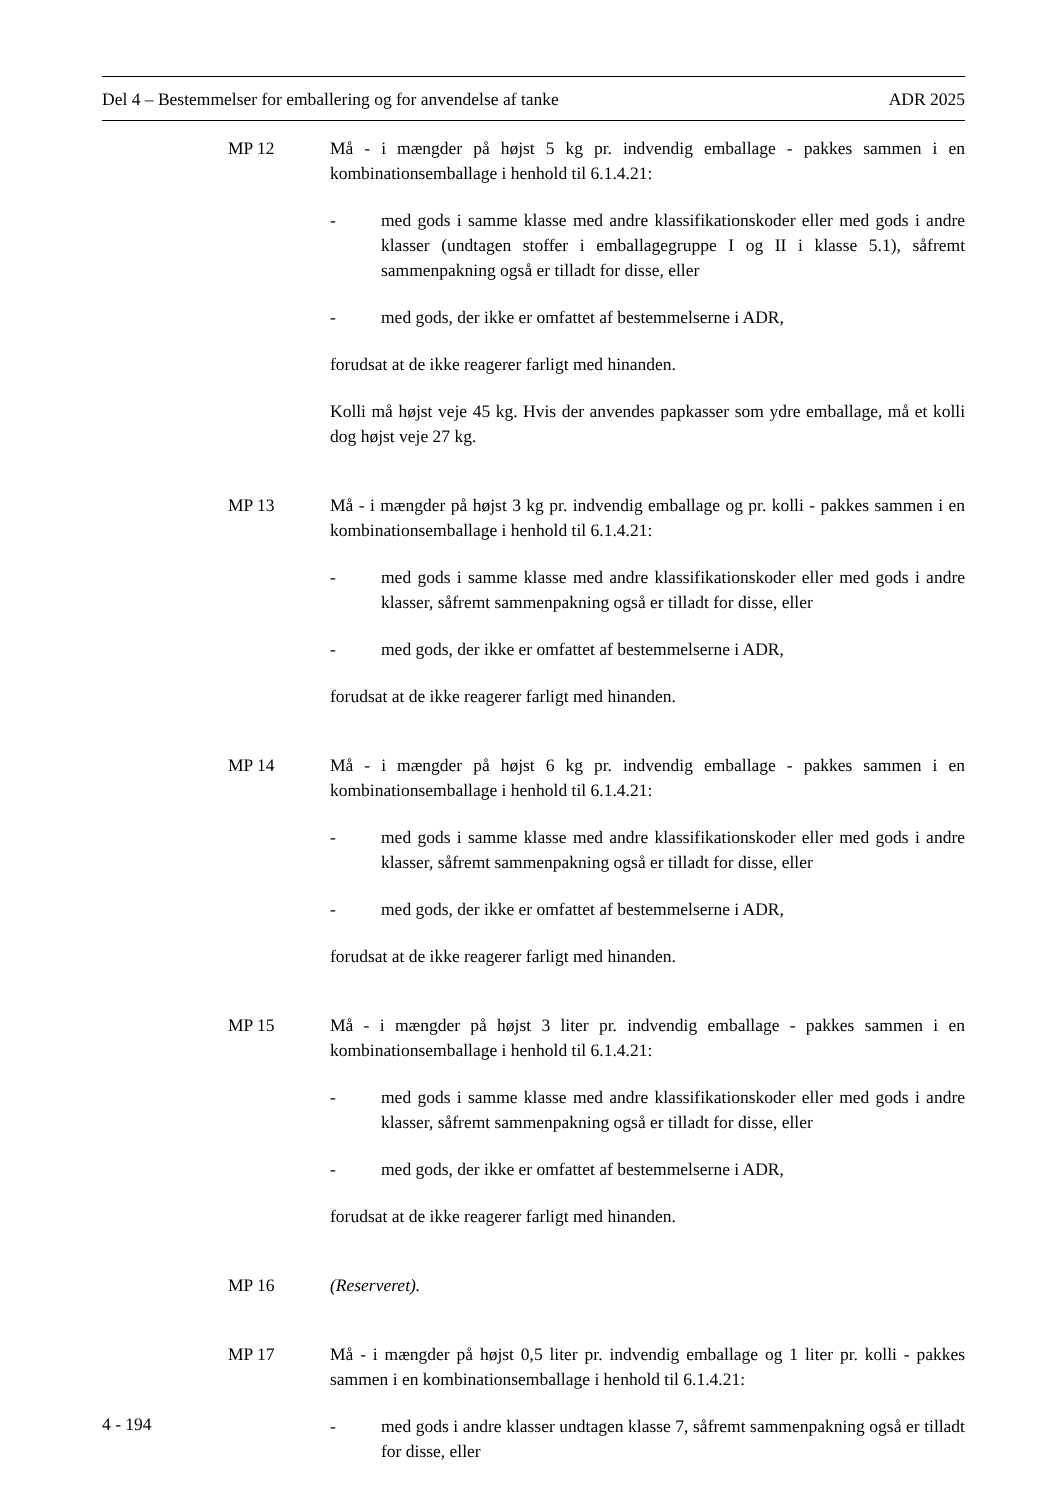Del 4 – Bestemmelser for emballering og for anvendelse af tanke ADR 2025
MP 12 Må - i mængder på højst 5 kg pr. indvendig emballage - pakkes sammen i en kombinationsemballage i henhold til 6.1.4.21:
- med gods i samme klasse med andre klassifikationskoder eller med gods i andre klasser (undtagen stoffer i emballagegruppe I og II i klasse 5.1), såfremt sammenpakning også er tilladt for disse, eller
- med gods, der ikke er omfattet af bestemmelserne i ADR,
forudsat at de ikke reagerer farligt med hinanden.
Kolli må højst veje 45 kg. Hvis der anvendes papkasser som ydre emballage, må et kolli dog højst veje 27 kg.
MP 13 Må - i mængder på højst 3 kg pr. indvendig emballage og pr. kolli - pakkes sammen i en kombinationsemballage i henhold til 6.1.4.21:
- med gods i samme klasse med andre klassifikationskoder eller med gods i andre klasser, såfremt sammenpakning også er tilladt for disse, eller
- med gods, der ikke er omfattet af bestemmelserne i ADR,
forudsat at de ikke reagerer farligt med hinanden.
MP 14 Må - i mængder på højst 6 kg pr. indvendig emballage - pakkes sammen i en kombinationsemballage i henhold til 6.1.4.21:
- med gods i samme klasse med andre klassifikationskoder eller med gods i andre klasser, såfremt sammenpakning også er tilladt for disse, eller
- med gods, der ikke er omfattet af bestemmelserne i ADR,
forudsat at de ikke reagerer farligt med hinanden.
MP 15 Må - i mængder på højst 3 liter pr. indvendig emballage - pakkes sammen i en kombinationsemballage i henhold til 6.1.4.21:
- med gods i samme klasse med andre klassifikationskoder eller med gods i andre klasser, såfremt sammenpakning også er tilladt for disse, eller
- med gods, der ikke er omfattet af bestemmelserne i ADR,
forudsat at de ikke reagerer farligt med hinanden.
MP 16 (Reserveret).
MP 17 Må - i mængder på højst 0,5 liter pr. indvendig emballage og 1 liter pr. kolli - pakkes sammen i en kombinationsemballage i henhold til 6.1.4.21:
- med gods i andre klasser undtagen klasse 7, såfremt sammenpakning også er tilladt for disse, eller
4 - 194